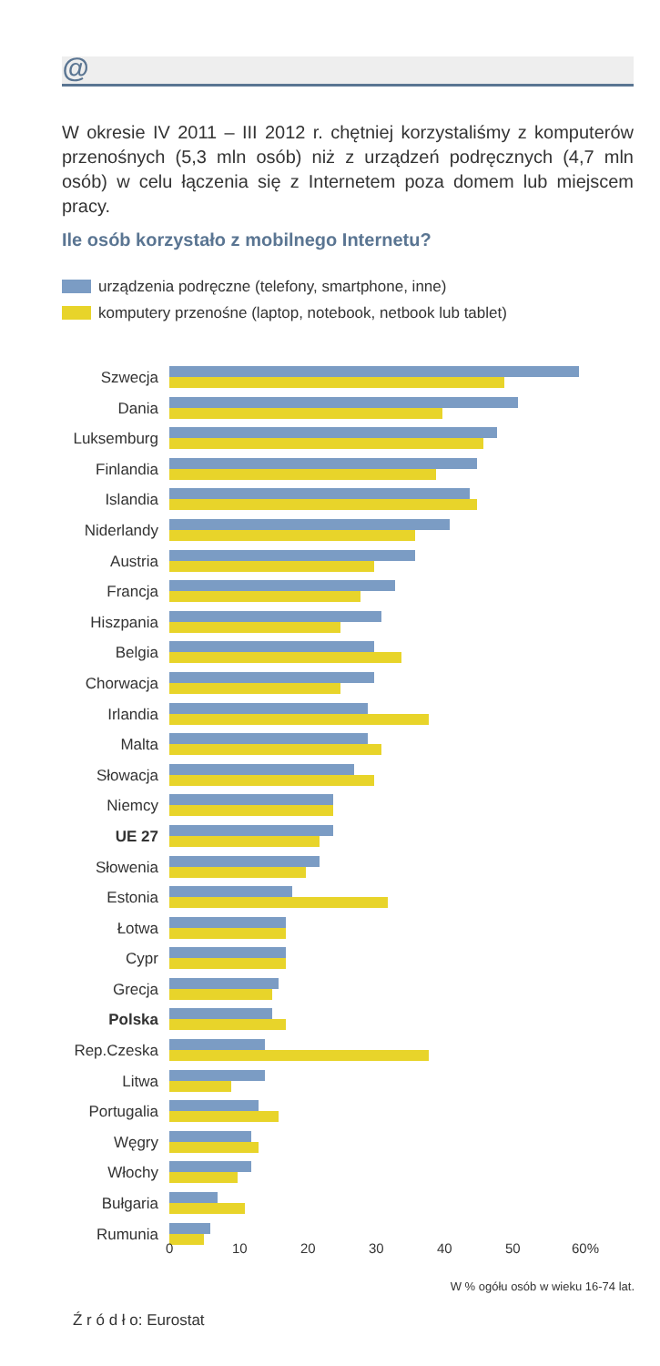@
W okresie IV 2011 – III 2012 r. chętniej korzystaliśmy z komputerów przenośnych (5,3 mln osób) niż z urządzeń podręcznych (4,7 mln osób) w celu łączenia się z Internetem poza domem lub miejscem pracy.
Ile osób korzystało z mobilnego Internetu?
urządzenia podręczne (telefony, smartphone, inne)
komputery przenośne (laptop, notebook, netbook lub tablet)
Szwecja
Dania
Luksemburg
Finlandia
Islandia
Niderlandy
Austria
Francja
Hiszpania
Belgia
Chorwacja
Irlandia
Malta
Słowacja
Niemcy
UE 27
Słowenia
Estonia
Łotwa
Cypr
Grecja
Polska
Rep.Czeska
Litwa
Portugalia
Węgry
Włochy
Bułgaria
Rumunia
0 10 20 30 40 50 60%
W % ogółu osób w wieku 16-74 lat.
Ź r ó d ł o: Eurostat